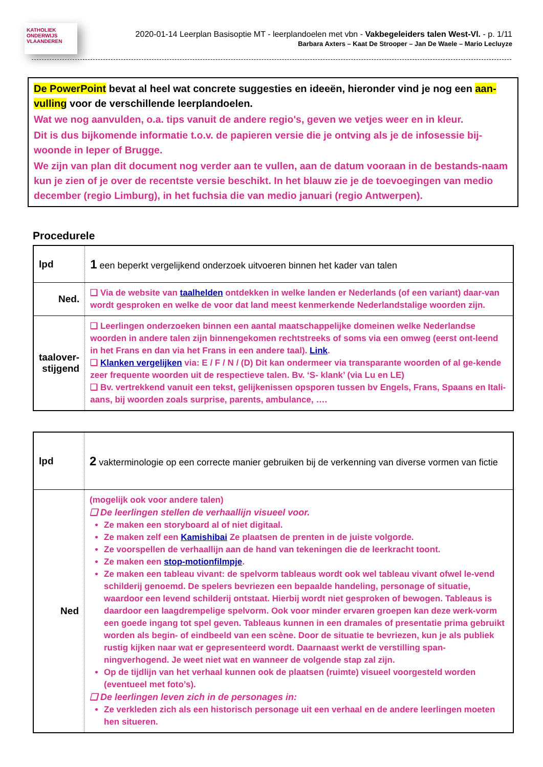KATHOLIEK ONDERWIJS VLAANDEREN
2020-01-14 Leerplan Basisoptie MT - leerplandoelen met vbn - Vakbegeleiders talen West-Vl. - p. 1/11
Barbara Axters – Kaat De Strooper – Jan De Waele – Mario Lecluyze
De PowerPoint bevat al heel wat concrete suggesties en ideeën, hieronder vind je nog een aan-vulling voor de verschillende leerplandoelen.
Wat we nog aanvulden, o.a. tips vanuit de andere regio's, geven we vetjes weer en in kleur.
Dit is dus bijkomende informatie t.o.v. de papieren versie die je ontving als je de infosessie bij-woonde in Ieper of Brugge.
We zijn van plan dit document nog verder aan te vullen, aan de datum vooraan in de bestands-naam kun je zien of je over de recentste versie beschikt. In het blauw zie je de toevoegingen van medio december (regio Limburg), in het fuchsia die van medio januari (regio Antwerpen).
Procedurele
| lpd | 1 een beperkt vergelijkend onderzoek uitvoeren binnen het kader van talen |
| Ned. | ❑ Via de website van taalhelden ontdekken in welke landen er Nederlands (of een variant) daar-van wordt gesproken en welke de voor dat land meest kenmerkende Nederlandstalige woorden zijn. |
| taalover-stijgend | ❑ Leerlingen onderzoeken binnen een aantal maatschappelijke domeinen welke Nederlandse woorden in andere talen zijn binnengekomen rechtstreeks of soms via een omweg (eerst ont-leend in het Frans en dan via het Frans in een andere taal). Link . ❑ Klanken vergelijken via: E / F / N / (D) Dit kan ondermeer via transparante woorden of al ge-kende zeer frequente woorden uit de respectieve talen. Bv. ‘S- klank’ (via Lu en LE) ❑ Bv. vertrekkend vanuit een tekst, gelijkenissen opsporen tussen bv Engels, Frans, Spaans en Itali-aans, bij woorden zoals surprise, parents, ambulance, …. |
| lpd | 2 vakterminologie op een correcte manier gebruiken bij de verkenning van diverse vormen van fictie |
| Ned | (mogelijk ook voor andere talen) ❑ De leerlingen stellen de verhaallijn visueel voor. Ze maken een storyboard al of niet digitaal. Ze maken zelf een Kamishibai Ze plaatsen de prenten in de juiste volgorde. Ze voorspellen de verhaallijn aan de hand van tekeningen die de leerkracht toont. Ze maken een stop-motionfilmpje . Ze maken een tableau vivant: de spelvorm tableaus wordt ook wel tableau vivant ofwel le-vend schilderij genoemd. De spelers bevriezen een bepaalde handeling, personage of situatie, waardoor een levend schilderij ontstaat. Hierbij wordt niet gesproken of bewogen. Tableaus is daardoor een laagdrempelige spelvorm. Ook voor minder ervaren groepen kan deze werk-vorm een goede ingang tot spel geven. Tableaus kunnen in een dramales of presentatie prima gebruikt worden als begin- of eindbeeld van een scène. Door de situatie te bevriezen, kun je als publiek rustig kijken naar wat er gepresenteerd wordt. Daarnaast werkt de verstilling span-ningverhogend. Je weet niet wat en wanneer de volgende stap zal zijn. Op de tijdlijn van het verhaal kunnen ook de plaatsen (ruimte) visueel voorgesteld worden (eventueel met foto’s). ❑ De leerlingen leven zich in de personages in: Ze verkleden zich als een historisch personage uit een verhaal en de andere leerlingen moeten hen situeren. |